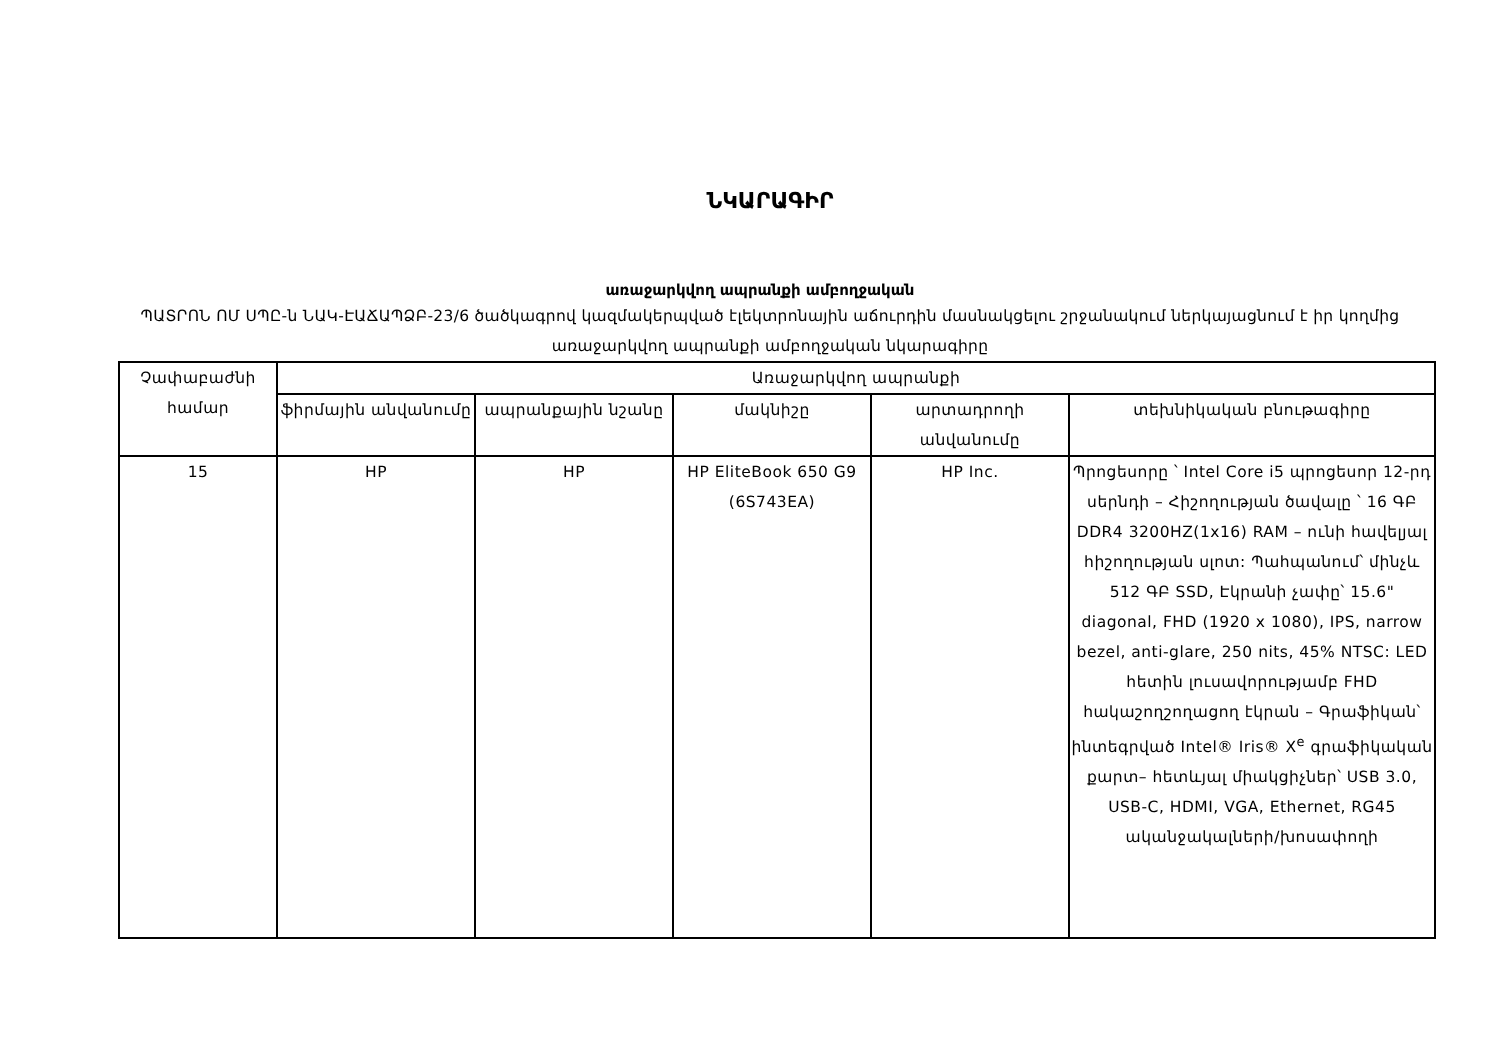ՆԿԱՐԱԳԻՐ
առաջարկվող ապրանքի ամբողջական
ՊԱՏՐՈՆ ՈՄ ՍՊԸ-ն ՆԱԿ-ԷԱՃԱՊՁԲ-23/6 ծածկագրով կազմակերպված էլեկտրոնային աճուրդին մասնակցելու շրջանակում ներկայացնում է իր կողմից առաջարկվող ապրանքի ամբողջական նկարագիրը
| Չափաբաժնի համար | Առաջարկվող ապրանքի | | | | |
| --- | --- | --- | --- | --- | --- |
| | ֆիրմային անվանումը | ապրանքային նշանը | մակնիշը | արտադրողի անվանումը | տեխնիկական բնութագիրը |
| 15 | HP | HP | HP EliteBook 650 G9 (6S743EA) | HP Inc. | Պրոցեսորը ՝ Intel Core i5 պրոցեսոր 12-րդ սերնդի – Հիշողության ծավալը ՝ 16 ԳԲ DDR4 3200HZ(1x16) RAM – ունի հավելյալ հիշողության սլոտ: Պահպանում՝ մինչև 512 ԳԲ SSD, Էկրանի չափը՝ 15.6" diagonal, FHD (1920 x 1080), IPS, narrow bezel, anti-glare, 250 nits, 45% NTSC: LED հետին լուսավորությամբ FHD հակաշողշողացող էկրան – Գրաֆիկան՝ ինտեգրված Intel® Iris® X<sup>e</sup> գրաֆիկական քարտ– հետևյալ միակցիչներ՝ USB 3.0, USB-C, HDMI, VGA, Ethernet, RG45 ականջակալների/խոսափողի |